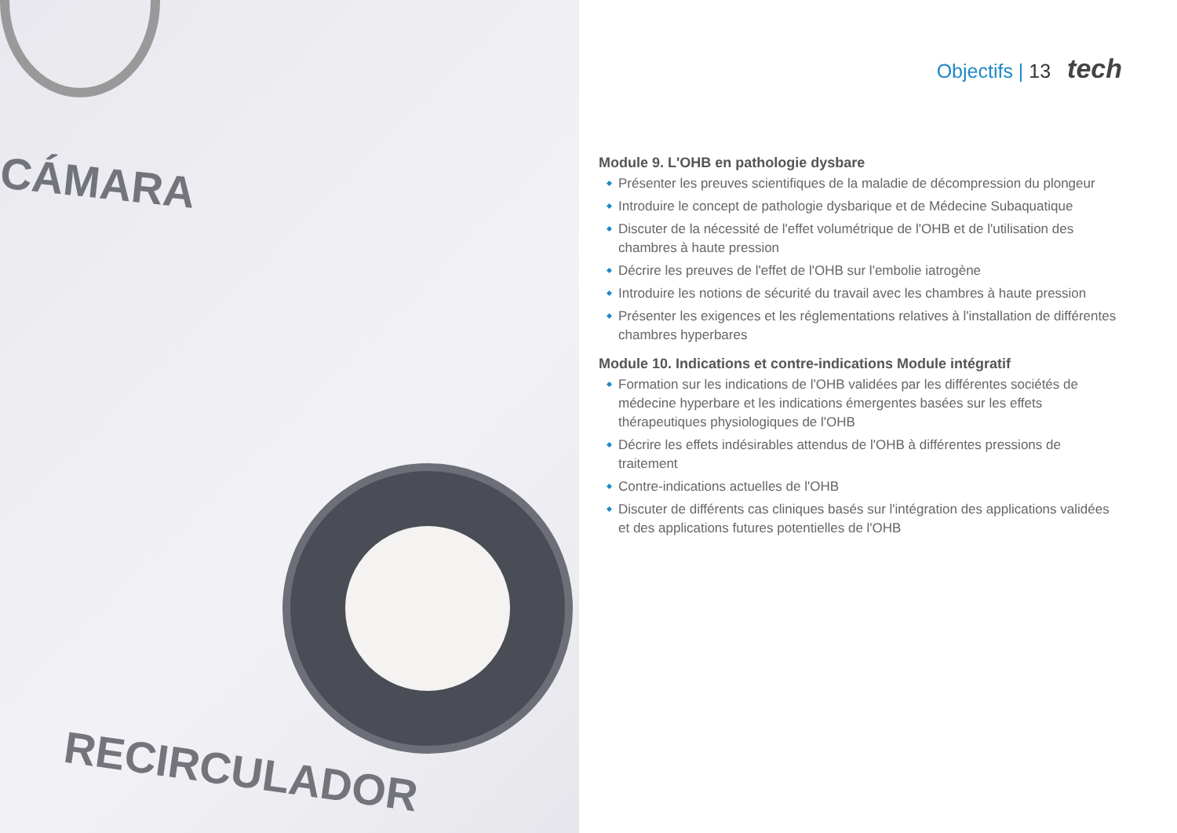CÁMARA
RECIRCULADOR
Objectifs | 13 tech
Module 9. L'OHB en pathologie dysbare
Présenter les preuves scientifiques de la maladie de décompression du plongeur
Introduire le concept de pathologie dysbarique et de Médecine Subaquatique
Discuter de la nécessité de l'effet volumétrique de l'OHB et de l'utilisation des chambres à haute pression
Décrire les preuves de l'effet de l'OHB sur l'embolie iatrogène
Introduire les notions de sécurité du travail avec les chambres à haute pression
Présenter les exigences et les réglementations relatives à l'installation de différentes chambres hyperbares
Module 10. Indications et contre-indications Module intégratif
Formation sur les indications de l'OHB validées par les différentes sociétés de médecine hyperbare et les indications émergentes basées sur les effets thérapeutiques physiologiques de l'OHB
Décrire les effets indésirables attendus de l'OHB à différentes pressions de traitement
Contre-indications actuelles de l'OHB
Discuter de différents cas cliniques basés sur l'intégration des applications validées et des applications futures potentielles de l'OHB